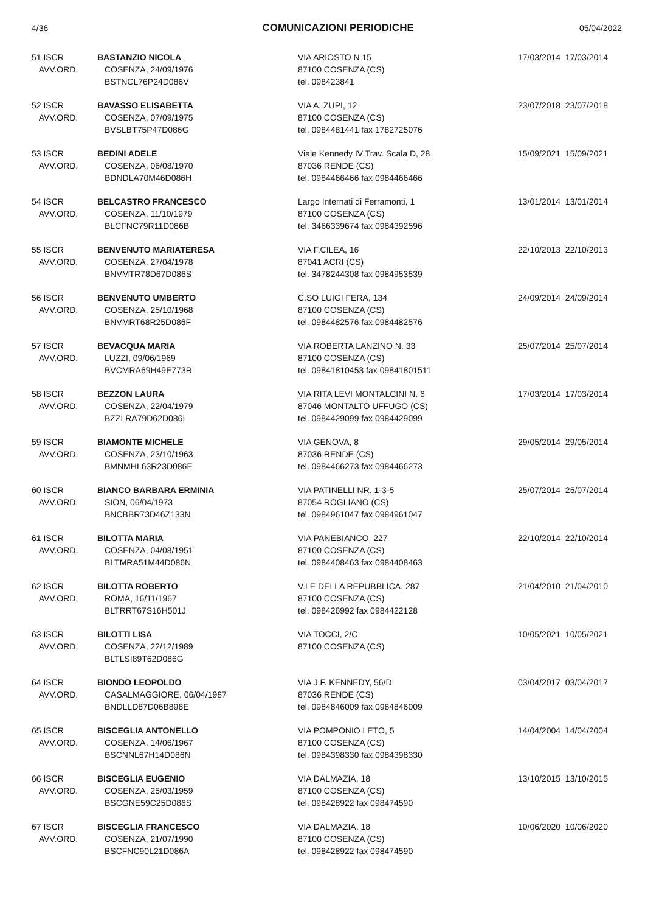4/36 COMUNICAZIONI PERIODICHE 05/04/2022
| 51 ISCR AVV.ORD. | BASTANZIO NICOLA COSENZA, 24/09/1976 BSTNCL76P24D086V | VIA ARIOSTO N 15 87100 COSENZA (CS) tel. 098423841 | 17/03/2014 17/03/2014 |
| 52 ISCR AVV.ORD. | BAVASSO ELISABETTA COSENZA, 07/09/1975 BVSLBT75P47D086G | VIA A. ZUPI, 12 87100 COSENZA (CS) tel. 0984481441 fax 1782725076 | 23/07/2018 23/07/2018 |
| 53 ISCR AVV.ORD. | BEDINI ADELE COSENZA, 06/08/1970 BDNDLA70M46D086H | Viale Kennedy IV Trav. Scala D, 28 87036 RENDE (CS) tel. 0984466466 fax 0984466466 | 15/09/2021 15/09/2021 |
| 54 ISCR AVV.ORD. | BELCASTRO FRANCESCO COSENZA, 11/10/1979 BLCFNC79R11D086B | Largo Internati di Ferramonti, 1 87100 COSENZA (CS) tel. 3466339674 fax 0984392596 | 13/01/2014 13/01/2014 |
| 55 ISCR AVV.ORD. | BENVENUTO MARIATERESA COSENZA, 27/04/1978 BNVMTR78D67D086S | VIA F.CILEA, 16 87041 ACRI (CS) tel. 3478244308 fax 0984953539 | 22/10/2013 22/10/2013 |
| 56 ISCR AVV.ORD. | BENVENUTO UMBERTO COSENZA, 25/10/1968 BNVMRT68R25D086F | C.SO LUIGI FERA, 134 87100 COSENZA (CS) tel. 0984482576 fax 0984482576 | 24/09/2014 24/09/2014 |
| 57 ISCR AVV.ORD. | BEVACQUA MARIA LUZZI, 09/06/1969 BVCMRA69H49E773R | VIA ROBERTA LANZINO N. 33 87100 COSENZA (CS) tel. 09841810453 fax 09841801511 | 25/07/2014 25/07/2014 |
| 58 ISCR AVV.ORD. | BEZZON LAURA COSENZA, 22/04/1979 BZZLRA79D62D086I | VIA RITA LEVI MONTALCINI N. 6 87046 MONTALTO UFFUGO (CS) tel. 0984429099 fax 0984429099 | 17/03/2014 17/03/2014 |
| 59 ISCR AVV.ORD. | BIAMONTE MICHELE COSENZA, 23/10/1963 BMNMHL63R23D086E | VIA GENOVA, 8 87036 RENDE (CS) tel. 0984466273 fax 0984466273 | 29/05/2014 29/05/2014 |
| 60 ISCR AVV.ORD. | BIANCO BARBARA ERMINIA SION, 06/04/1973 BNCBBR73D46Z133N | VIA PATINELLI NR. 1-3-5 87054 ROGLIANO (CS) tel. 0984961047 fax 0984961047 | 25/07/2014 25/07/2014 |
| 61 ISCR AVV.ORD. | BILOTTA MARIA COSENZA, 04/08/1951 BLTMRA51M44D086N | VIA PANEBIANCO, 227 87100 COSENZA (CS) tel. 0984408463 fax 0984408463 | 22/10/2014 22/10/2014 |
| 62 ISCR AVV.ORD. | BILOTTA ROBERTO ROMA, 16/11/1967 BLTRRT67S16H501J | V.LE DELLA REPUBBLICA, 287 87100 COSENZA (CS) tel. 098426992 fax 0984422128 | 21/04/2010 21/04/2010 |
| 63 ISCR AVV.ORD. | BILOTTI LISA COSENZA, 22/12/1989 BLTLSI89T62D086G | VIA TOCCI, 2/C 87100 COSENZA (CS) | 10/05/2021 10/05/2021 |
| 64 ISCR AVV.ORD. | BIONDO LEOPOLDO CASALMAGGIORE, 06/04/1987 BNDLLD87D06B898E | VIA J.F. KENNEDY, 56/D 87036 RENDE (CS) tel. 0984846009 fax 0984846009 | 03/04/2017 03/04/2017 |
| 65 ISCR AVV.ORD. | BISCEGLIA ANTONELLO COSENZA, 14/06/1967 BSCNNL67H14D086N | VIA POMPONIO LETO, 5 87100 COSENZA (CS) tel. 0984398330 fax 0984398330 | 14/04/2004 14/04/2004 |
| 66 ISCR AVV.ORD. | BISCEGLIA EUGENIO COSENZA, 25/03/1959 BSCGNE59C25D086S | VIA DALMAZIA, 18 87100 COSENZA (CS) tel. 098428922 fax 098474590 | 13/10/2015 13/10/2015 |
| 67 ISCR AVV.ORD. | BISCEGLIA FRANCESCO COSENZA, 21/07/1990 BSCFNC90L21D086A | VIA DALMAZIA, 18 87100 COSENZA (CS) tel. 098428922 fax 098474590 | 10/06/2020 10/06/2020 |